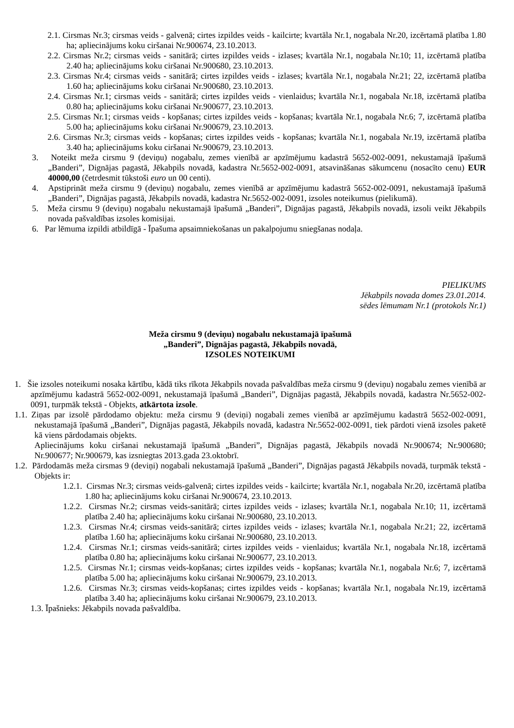2.1. Cirsmas Nr.3; cirsmas veids - galvenā; cirtes izpildes veids - kailcirte; kvartāla Nr.1, nogabala Nr.20, izcērtamā platība 1.80 ha; apliecinājums koku ciršanai Nr.900674, 23.10.2013.
2.2. Cirsmas Nr.2; cirsmas veids - sanitārā; cirtes izpildes veids - izlases; kvartāla Nr.1, nogabala Nr.10; 11, izcērtamā platība 2.40 ha; apliecinājums koku ciršanai Nr.900680, 23.10.2013.
2.3. Cirsmas Nr.4; cirsmas veids - sanitārā; cirtes izpildes veids - izlases; kvartāla Nr.1, nogabala Nr.21; 22, izcērtamā platība 1.60 ha; apliecinājums koku ciršanai Nr.900680, 23.10.2013.
2.4. Cirsmas Nr.1; cirsmas veids - sanitārā; cirtes izpildes veids - vienlaidus; kvartāla Nr.1, nogabala Nr.18, izcērtamā platība 0.80 ha; apliecinājums koku ciršanai Nr.900677, 23.10.2013.
2.5. Cirsmas Nr.1; cirsmas veids - kopšanas; cirtes izpildes veids - kopšanas; kvartāla Nr.1, nogabala Nr.6; 7, izcērtamā platība 5.00 ha; apliecinājums koku ciršanai Nr.900679, 23.10.2013.
2.6. Cirsmas Nr.3; cirsmas veids - kopšanas; cirtes izpildes veids - kopšanas; kvartāla Nr.1, nogabala Nr.19, izcērtamā platība 3.40 ha; apliecinājums koku ciršanai Nr.900679, 23.10.2013.
3. Noteikt meža cirsmu 9 (deviņu) nogabalu, zemes vienībā ar apzīmējumu kadastrā 5652-002-0091, nekustamajā īpašumā „Banderi”, Dignājas pagastā, Jēkabpils novadā, kadastra Nr.5652-002-0091, atsavināšanas sākumcenu (nosacīto cenu) EUR 40000,00 (četrdesmit tūkstoši euro un 00 centi).
4. Apstiprināt meža cirsmu 9 (deviņu) nogabalu, zemes vienībā ar apzīmējumu kadastrā 5652-002-0091, nekustamajā īpašumā „Banderi”, Dignājas pagastā, Jēkabpils novadā, kadastra Nr.5652-002-0091, izsoles noteikumus (pielikumā).
5. Meža cirsmu 9 (deviņu) nogabalu nekustamajā īpašumā „Banderi”, Dignājas pagastā, Jēkabpils novadā, izsoli veikt Jēkabpils novada pašvaldības izsoles komisijai.
6. Par lēmuma izpildi atbildīgā - Īpašuma apsaimniekošanas un pakalpojumu sniegšanas nodaļa.
PIELIKUMS
Jēkabpils novada domes 23.01.2014.
sēdes lēmumam Nr.1 (protokols Nr.1)
Meža cirsmu 9 (deviņu) nogabalu nekustamajā īpašumā
„Banderi”, Dignājas pagastā, Jēkabpils novadā,
IZSOLES NOTEIKUMI
1. Šie izsoles noteikumi nosaka kārtību, kādā tiks rīkota Jēkabpils novada pašvaldības meža cirsmu 9 (deviņu) nogabalu zemes vienībā ar apzīmējumu kadastrā 5652-002-0091, nekustamajā īpašumā „Banderi”, Dignājas pagastā, Jēkabpils novadā, kadastra Nr.5652-002-0091, turpmāk tekstā - Objekts, atkārtota izsole.
1.1. Ziņas par izsolē pārdodamo objektu: meža cirsmu 9 (deviņi) nogabali zemes vienībā ar apzīmējumu kadastrā 5652-002-0091, nekustamajā īpašumā „Banderi”, Dignājas pagastā, Jēkabpils novadā, kadastra Nr.5652-002-0091, tiek pārdoti vienā izsoles paketē kā viens pārdodamais objekts.
Apliecinājums koku ciršanai nekustamajā īpašumā „Banderi”, Dignājas pagastā, Jēkabpils novadā Nr.900674; Nr.900680; Nr.900677; Nr.900679, kas izsniegtas 2013.gada 23.oktobrī.
1.2. Pārdodamās meža cirsmas 9 (deviņi) nogabali nekustamajā īpašumā „Banderi”, Dignājas pagastā Jēkabpils novadā, turpmāk tekstā - Objekts ir:
1.2.1. Cirsmas Nr.3; cirsmas veids-galvenā; cirtes izpildes veids - kailcirte; kvartāla Nr.1, nogabala Nr.20, izcērtamā platība 1.80 ha; apliecinājums koku ciršanai Nr.900674, 23.10.2013.
1.2.2. Cirsmas Nr.2; cirsmas veids-sanitārā; cirtes izpildes veids - izlases; kvartāla Nr.1, nogabala Nr.10; 11, izcērtamā platība 2.40 ha; apliecinājums koku ciršanai Nr.900680, 23.10.2013.
1.2.3. Cirsmas Nr.4; cirsmas veids-sanitārā; cirtes izpildes veids - izlases; kvartāla Nr.1, nogabala Nr.21; 22, izcērtamā platība 1.60 ha; apliecinājums koku ciršanai Nr.900680, 23.10.2013.
1.2.4. Cirsmas Nr.1; cirsmas veids-sanitārā; cirtes izpildes veids - vienlaidus; kvartāla Nr.1, nogabala Nr.18, izcērtamā platība 0.80 ha; apliecinājums koku ciršanai Nr.900677, 23.10.2013.
1.2.5. Cirsmas Nr.1; cirsmas veids-kopšanas; cirtes izpildes veids - kopšanas; kvartāla Nr.1, nogabala Nr.6; 7, izcērtamā platība 5.00 ha; apliecinājums koku ciršanai Nr.900679, 23.10.2013.
1.2.6. Cirsmas Nr.3; cirsmas veids-kopšanas; cirtes izpildes veids - kopšanas; kvartāla Nr.1, nogabala Nr.19, izcērtamā platība 3.40 ha; apliecinājums koku ciršanai Nr.900679, 23.10.2013.
1.3. Īpašnieks: Jēkabpils novada pašvaldība.